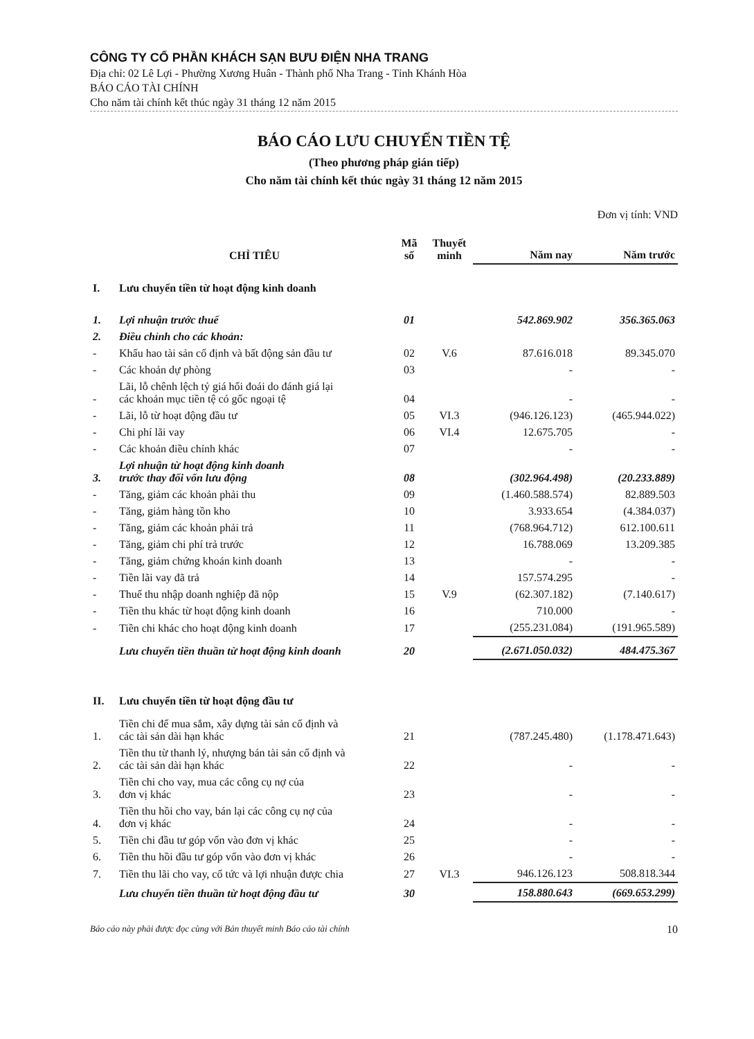CÔNG TY CỔ PHẦN KHÁCH SẠN BƯU ĐIỆN NHA TRANG
Địa chỉ: 02 Lê Lợi - Phường Xương Huân - Thành phố Nha Trang - Tỉnh Khánh Hòa
BÁO CÁO TÀI CHÍNH
Cho năm tài chính kết thúc ngày 31 tháng 12 năm 2015
BÁO CÁO LƯU CHUYỂN TIỀN TỆ
(Theo phương pháp gián tiếp)
Cho năm tài chính kết thúc ngày 31 tháng 12 năm 2015
Đơn vị tính: VND
| | CHỈ TIÊU | Mã số | Thuyết minh | Năm nay | Năm trước |
| --- | --- | --- | --- | --- | --- |
| I. | Lưu chuyển tiền từ hoạt động kinh doanh | | | | |
| 1. | Lợi nhuận trước thuế | 01 | | 542.869.902 | 356.365.063 |
| 2. | Điều chỉnh cho các khoản: | | | | |
| - | Khấu hao tài sản cố định và bất động sản đầu tư | 02 | V.6 | 87.616.018 | 89.345.070 |
| - | Các khoản dự phòng | 03 | | - | - |
| - | Lãi, lỗ chênh lệch tỷ giá hối đoái do đánh giá lại các khoản mục tiền tệ có gốc ngoại tệ | 04 | | - | - |
| - | Lãi, lỗ từ hoạt động đầu tư | 05 | VI.3 | (946.126.123) | (465.944.022) |
| - | Chi phí lãi vay | 06 | VI.4 | 12.675.705 | - |
| - | Các khoản điều chỉnh khác | 07 | | - | - |
| 3. | Lợi nhuận từ hoạt động kinh doanh trước thay đổi vốn lưu động | 08 | | (302.964.498) | (20.233.889) |
| - | Tăng, giảm các khoản phải thu | 09 | | (1.460.588.574) | 82.889.503 |
| - | Tăng, giảm hàng tồn kho | 10 | | 3.933.654 | (4.384.037) |
| - | Tăng, giảm các khoản phải trả | 11 | | (768.964.712) | 612.100.611 |
| - | Tăng, giảm chi phí trả trước | 12 | | 16.788.069 | 13.209.385 |
| - | Tăng, giảm chứng khoán kinh doanh | 13 | | - | - |
| - | Tiền lãi vay đã trả | 14 | | 157.574.295 | - |
| - | Thuế thu nhập doanh nghiệp đã nộp | 15 | V.9 | (62.307.182) | (7.140.617) |
| - | Tiền thu khác từ hoạt động kinh doanh | 16 | | 710.000 | - |
| - | Tiền chi khác cho hoạt động kinh doanh | 17 | | (255.231.084) | (191.965.589) |
| | Lưu chuyển tiền thuần từ hoạt động kinh doanh | 20 | | (2.671.050.032) | 484.475.367 |
| II. | Lưu chuyển tiền từ hoạt động đầu tư | | | | |
| 1. | Tiền chi để mua sắm, xây dựng tài sản cố định và các tài sản dài hạn khác | 21 | | (787.245.480) | (1.178.471.643) |
| 2. | Tiền thu từ thanh lý, nhượng bán tài sản cố định và các tài sản dài hạn khác | 22 | | - | - |
| 3. | Tiền chi cho vay, mua các công cụ nợ của đơn vị khác | 23 | | - | - |
| 4. | Tiền thu hồi cho vay, bán lại các công cụ nợ của đơn vị khác | 24 | | - | - |
| 5. | Tiền chi đầu tư góp vốn vào đơn vị khác | 25 | | - | - |
| 6. | Tiền thu hồi đầu tư góp vốn vào đơn vị khác | 26 | | - | - |
| 7. | Tiền thu lãi cho vay, cổ tức và lợi nhuận được chia | 27 | VI.3 | 946.126.123 | 508.818.344 |
| | Lưu chuyển tiền thuần từ hoạt động đầu tư | 30 | | 158.880.643 | (669.653.299) |
Báo cáo này phải được đọc cùng với Bản thuyết minh Báo cáo tài chính 10